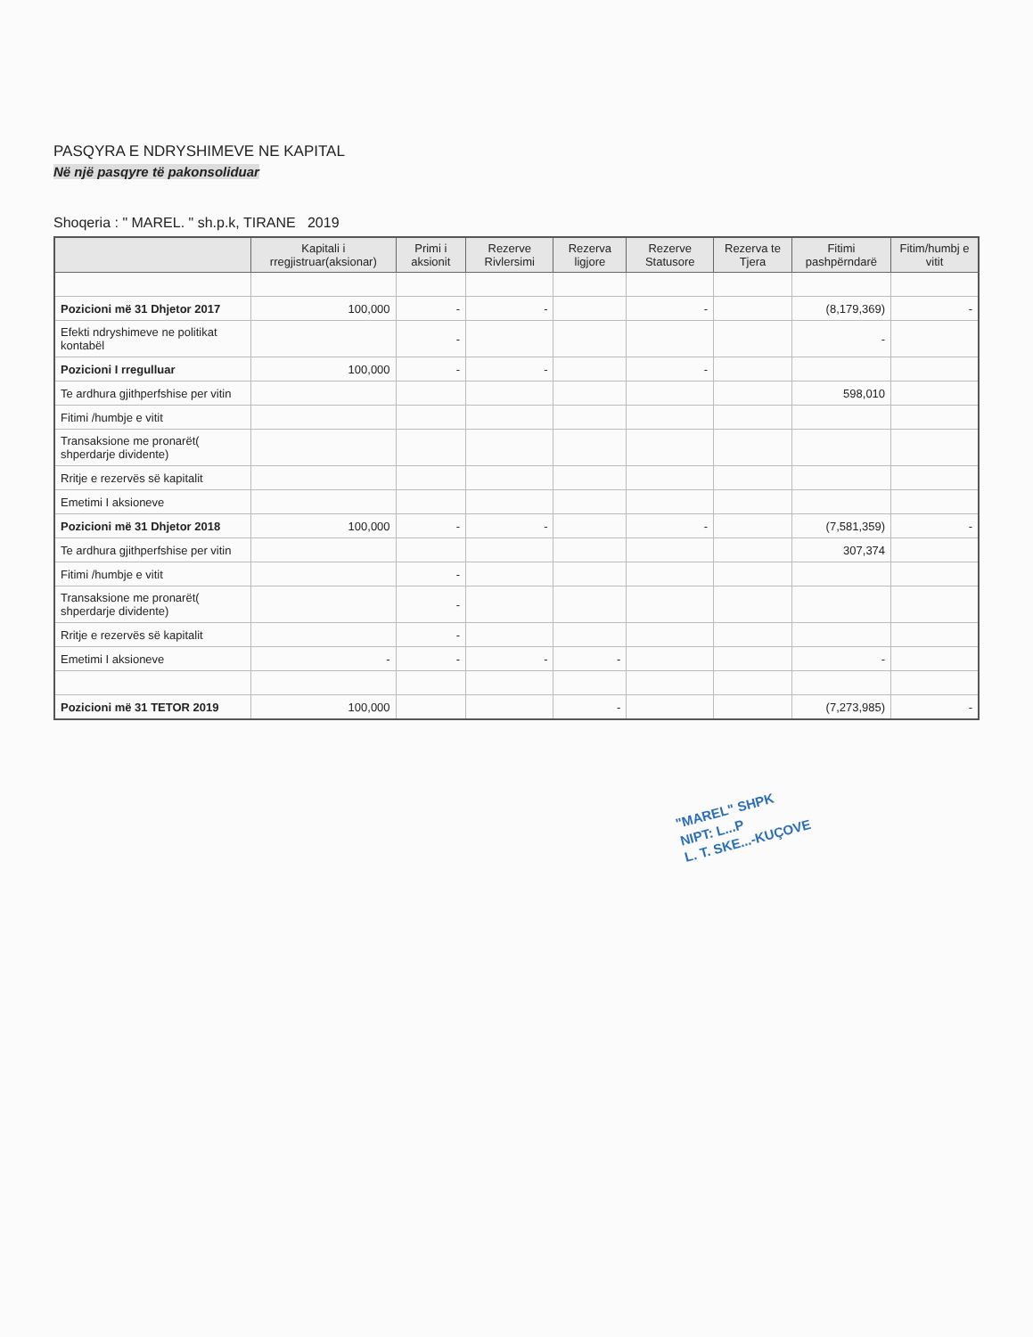PASQYRA E NDRYSHIMEVE NE KAPITAL
Në një pasqyre të pakonsoliduar
Shoqeria : " MAREL. " sh.p.k, TIRANE 2019
| | Kapitali i rregjistruar(aksionar) | Primi i aksionit | Rezerve Rivlersimi | Rezerva ligjore | Rezerve Statusore | Rezerva te Tjera | Fitimi pashpërndarë | Fitim/humbj e vitit |
| --- | --- | --- | --- | --- | --- | --- | --- | --- |
| Pozicioni më 31 Dhjetor 2017 | 100,000 | - | - | | - | | (8,179,369) | - |
| Efekti ndryshimeve ne politikat kontabël | | - | | | | | - | |
| Pozicioni I rregulluar | 100,000 | - | - | | - | | | |
| Te ardhura gjithperfshise per vitin | | | | | | | 598,010 | |
| Fitimi /humbje e vitit | | | | | | | | |
| Transaksione me pronarët( shperdarje dividente) | | | | | | | | |
| Rritje e rezervës së kapitalit | | | | | | | | |
| Emetimi I aksioneve | | | | | | | | |
| Pozicioni më 31 Dhjetor 2018 | 100,000 | - | - | | - | | (7,581,359) | - |
| Te ardhura gjithperfshise per vitin | | | | | | | 307,374 | |
| Fitimi /humbje e vitit | | - | | | | | | |
| Transaksione me pronarët( shperdarje dividente) | | - | | | | | | |
| Rritje e rezervës së kapitalit | | - | | | | | | |
| Emetimi I aksioneve | - | - | - | - | | | - | |
| Pozicioni më 31 TETOR 2019 | 100,000 | | | - | | | (7,273,985) | - |
"MAREL" SHPK
NIPT: L...P
L. T. SKE...-KUÇOVE